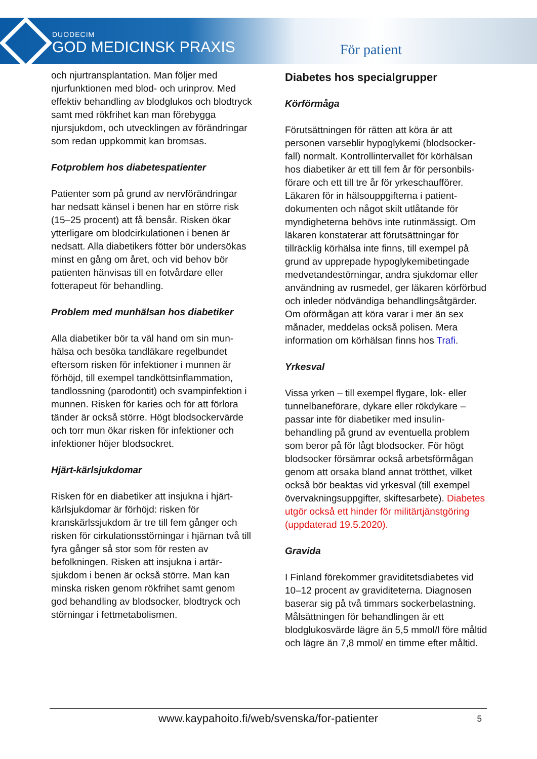DUODECIM
GOD MEDICINSK PRAXIS
För patient
och njurtransplantation. Man följer med njurfunktionen med blod- och urinprov. Med effektiv behandling av blodglukos och blodtryck samt med rökfrihet kan man förebygga njursjukdom, och utvecklingen av förändringar som redan uppkommit kan bromsas.
Fotproblem hos diabetespatienter
Patienter som på grund av nervförändringar har nedsatt känsel i benen har en större risk (15–25 procent) att få bensår. Risken ökar ytterligare om blodcirkulationen i benen är nedsatt. Alla diabetikers fötter bör undersökas minst en gång om året, och vid behov bör patienten hänvisas till en fotvårdare eller fotterapeut för behandling.
Problem med munhälsan hos diabetiker
Alla diabetiker bör ta väl hand om sin mun-hälsa och besöka tandläkare regelbundet eftersom risken för infektioner i munnen är förhöjd, till exempel tandköttsinflammation, tandlossning (parodontit) och svampinfektion i munnen. Risken för karies och för att förlora tänder är också större. Högt blodsockervärde och torr mun ökar risken för infektioner och infektioner höjer blodsockret.
Hjärt-kärlsjukdomar
Risken för en diabetiker att insjukna i hjärt-kärlsjukdomar är förhöjd: risken för kranskärlssjukdom är tre till fem gånger och risken för cirkulationsstörningar i hjärnan två till fyra gånger så stor som för resten av befolkningen. Risken att insjukna i artär-sjukdom i benen är också större. Man kan minska risken genom rökfrihet samt genom god behandling av blodsocker, blodtryck och störningar i fettmetabolismen.
Diabetes hos specialgrupper
Körförmåga
Förutsättningen för rätten att köra är att personen varseblir hypoglykemi (blodsocker-fall) normalt. Kontrollintervallet för körhälsan hos diabetiker är ett till fem år för personbils-förare och ett till tre år för yrkeschaufförer. Läkaren för in hälsouppgifterna i patient-dokumenten och något skilt utlåtande för myndigheterna behövs inte rutinmässigt. Om läkaren konstaterar att förutsättningar för tillräcklig körhälsa inte finns, till exempel på grund av upprepade hypoglykemibetingade medvetandestörningar, andra sjukdomar eller användning av rusmedel, ger läkaren körförbud och inleder nödvändiga behandlingsåtgärder. Om oförmågan att köra varar i mer än sex månader, meddelas också polisen. Mera information om körhälsan finns hos Trafi.
Yrkesval
Vissa yrken – till exempel flygare, lok- eller tunnelbaneförare, dykare eller rökdykare – passar inte för diabetiker med insulin-behandling på grund av eventuella problem som beror på för lågt blodsocker. För högt blodsocker försämrar också arbetsförmågan genom att orsaka bland annat trötthet, vilket också bör beaktas vid yrkesval (till exempel övervakningsuppgifter, skiftesarbete). Diabetes utgör också ett hinder för militärtjänstgöring (uppdaterad 19.5.2020).
Gravida
I Finland förekommer graviditetsdiabetes vid 10–12 procent av graviditeterna. Diagnosen baserar sig på två timmars sockerbelastning. Målsättningen för behandlingen är ett blodglukosvärde lägre än 5,5 mmol/l före måltid och lägre än 7,8 mmol/ en timme efter måltid.
www.kaypahoito.fi/web/svenska/for-patienter 5